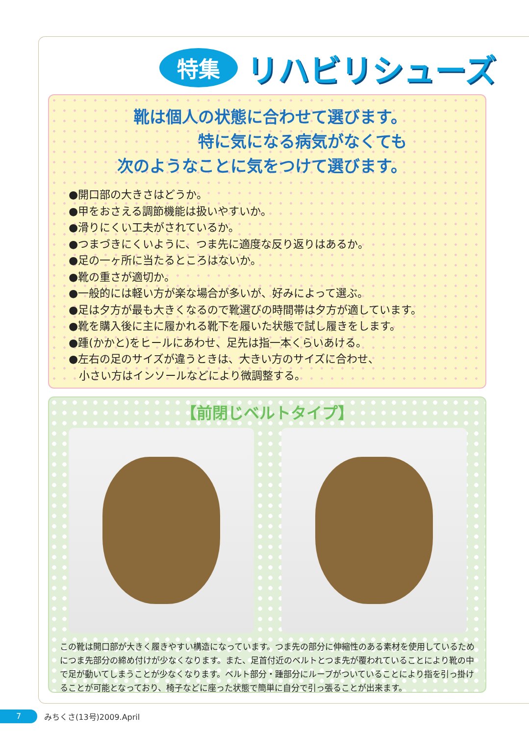特集
リハビリシューズ
靴は個人の状態に合わせて選びます。
特に気になる病気がなくても
次のようなことに気をつけて選びます。
●開口部の大きさはどうか。
●甲をおさえる調節機能は扱いやすいか。
●滑りにくい工夫がされているか。
●つまづきにくいように、つま先に適度な反り返りはあるか。
●足の一ヶ所に当たるところはないか。
●靴の重さが適切か。
●一般的には軽い方が楽な場合が多いが、好みによって選ぶ。
●足は夕方が最も大きくなるので靴選びの時間帯は夕方が適しています。
●靴を購入後に主に履かれる靴下を履いた状態で試し履きをします。
●踵(かかと)をヒールにあわせ、足先は指一本くらいあける。
●左右の足のサイズが違うときは、大きい方のサイズに合わせ、
小さい方はインソールなどにより微調整する。
【前閉じベルトタイプ】
この靴は開口部が大きく履きやすい構造になっています。つま先の部分に伸縮性のある素材を使用しているためにつま先部分の締め付けが少なくなります。また、足首付近のベルトとつま先が覆われていることにより靴の中で足が動いてしまうことが少なくなります。ベルト部分・踵部分にループがついていることにより指を引っ掛けることが可能となっており、椅子などに座った状態で簡単に自分で引っ張ることが出来ます。
7
みちくさ(13号)2009.April